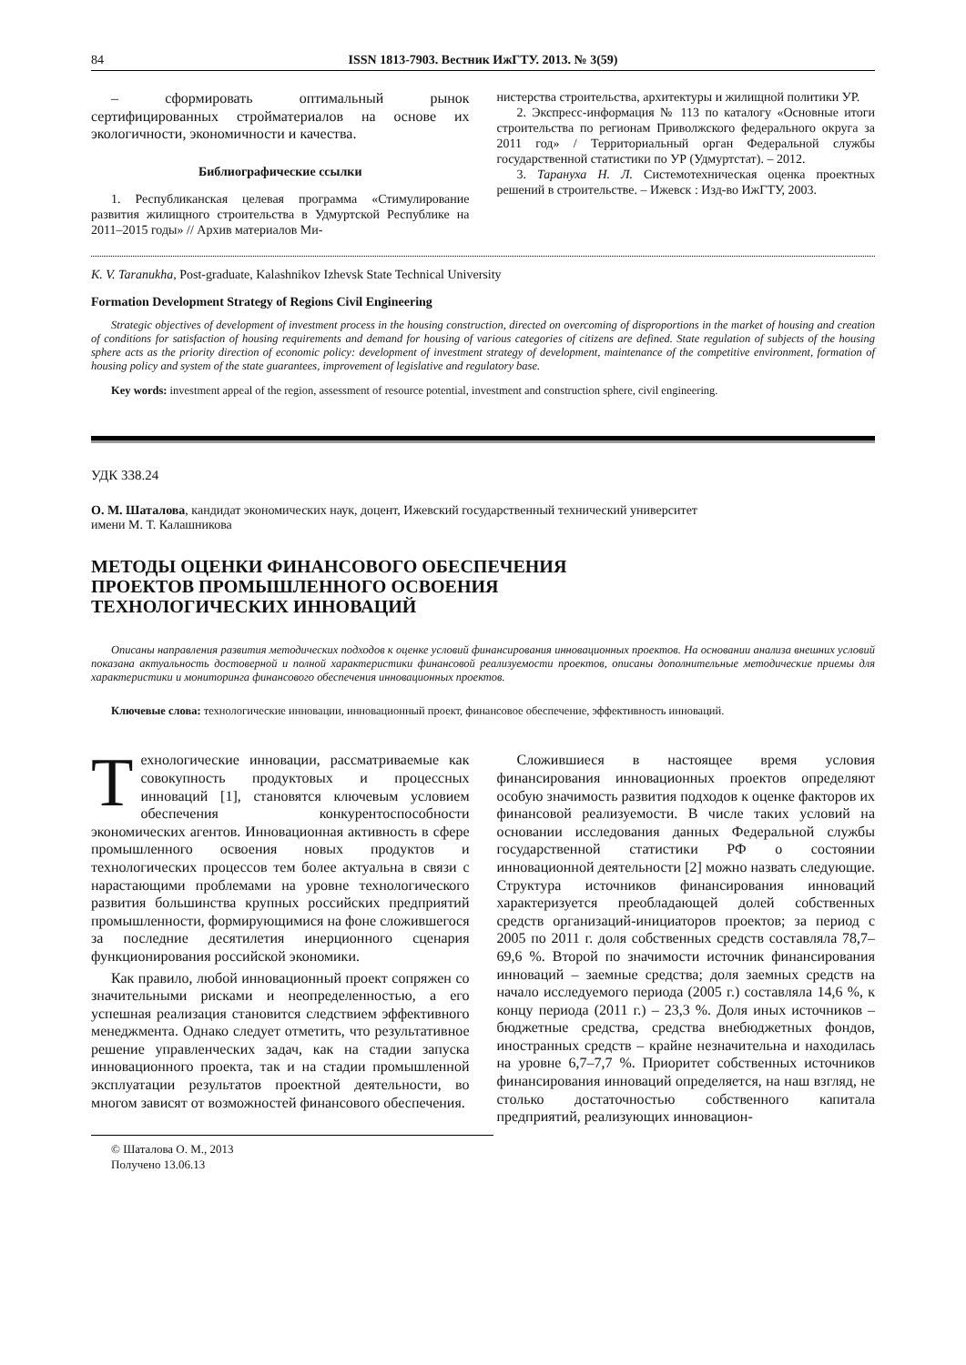84 ISSN 1813-7903. Вестник ИжГТУ. 2013. № 3(59)
– сформировать оптимальный рынок сертифицированных стройматериалов на основе их экологичности, экономичности и качества.
Библиографические ссылки
1. Республиканская целевая программа «Стимулирование развития жилищного строительства в Удмуртской Республике на 2011–2015 годы» // Архив материалов Ми-
нистерства строительства, архитектуры и жилищной политики УР.
2. Экспресс-информация № 113 по каталогу «Основные итоги строительства по регионам Приволжского федерального округа за 2011 год» / Территориальный орган Федеральной службы государственной статистики по УР (Удмуртстат). – 2012.
3. Тарануха Н. Л. Системотехническая оценка проектных решений в строительстве. – Ижевск : Изд-во ИжГТУ, 2003.
K. V. Taranukha, Post-graduate, Kalashnikov Izhevsk State Technical University
Formation Development Strategy of Regions Civil Engineering
Strategic objectives of development of investment process in the housing construction, directed on overcoming of disproportions in the market of housing and creation of conditions for satisfaction of housing requirements and demand for housing of various categories of citizens are defined. State regulation of subjects of the housing sphere acts as the priority direction of economic policy: development of investment strategy of development, maintenance of the competitive environment, formation of housing policy and system of the state guarantees, improvement of legislative and regulatory base.
Key words: investment appeal of the region, assessment of resource potential, investment and construction sphere, civil engineering.
УДК 338.24
О. М. Шаталова, кандидат экономических наук, доцент, Ижевский государственный технический университет
имени М. Т. Калашникова
МЕТОДЫ ОЦЕНКИ ФИНАНСОВОГО ОБЕСПЕЧЕНИЯ
ПРОЕКТОВ ПРОМЫШЛЕННОГО ОСВОЕНИЯ
ТЕХНОЛОГИЧЕСКИХ ИННОВАЦИЙ
Описаны направления развития методических подходов к оценке условий финансирования инновационных проектов. На основании анализа внешних условий показана актуальность достоверной и полной характеристики финансовой реализуемости проектов, описаны дополнительные методические приемы для характеристики и мониторинга финансового обеспечения инновационных проектов.
Ключевые слова: технологические инновации, инновационный проект, финансовое обеспечение, эффективность инноваций.
Технологические инновации, рассматриваемые как совокупность продуктовых и процессных инноваций [1], становятся ключевым условием обеспечения конкурентоспособности экономических агентов. Инновационная активность в сфере промышленного освоения новых продуктов и технологических процессов тем более актуальна в связи с нарастающими проблемами на уровне технологического развития большинства крупных российских предприятий промышленности, формирующимися на фоне сложившегося за последние десятилетия инерционного сценария функционирования российской экономики.
Как правило, любой инновационный проект сопряжен со значительными рисками и неопределенностью, а его успешная реализация становится следствием эффективного менеджмента. Однако следует отметить, что результативное решение управленческих задач, как на стадии запуска инновационного проекта, так и на стадии промышленной эксплуатации результатов проектной деятельности, во многом зависят от возможностей финансового обеспечения.
Сложившиеся в настоящее время условия финансирования инновационных проектов определяют особую значимость развития подходов к оценке факторов их финансовой реализуемости. В числе таких условий на основании исследования данных Федеральной службы государственной статистики РФ о состоянии инновационной деятельности [2] можно назвать следующие. Структура источников финансирования инноваций характеризуется преобладающей долей собственных средств организаций-инициаторов проектов; за период с 2005 по 2011 г. доля собственных средств составляла 78,7–69,6 %. Второй по значимости источник финансирования инноваций – заемные средства; доля заемных средств на начало исследуемого периода (2005 г.) составляла 14,6 %, к концу периода (2011 г.) – 23,3 %. Доля иных источников – бюджетные средства, средства внебюджетных фондов, иностранных средств – крайне незначительна и находилась на уровне 6,7–7,7 %. Приоритет собственных источников финансирования инноваций определяется, на наш взгляд, не столько достаточностью собственного капитала предприятий, реализующих инновацион-
© Шаталова О. М., 2013
Получено 13.06.13